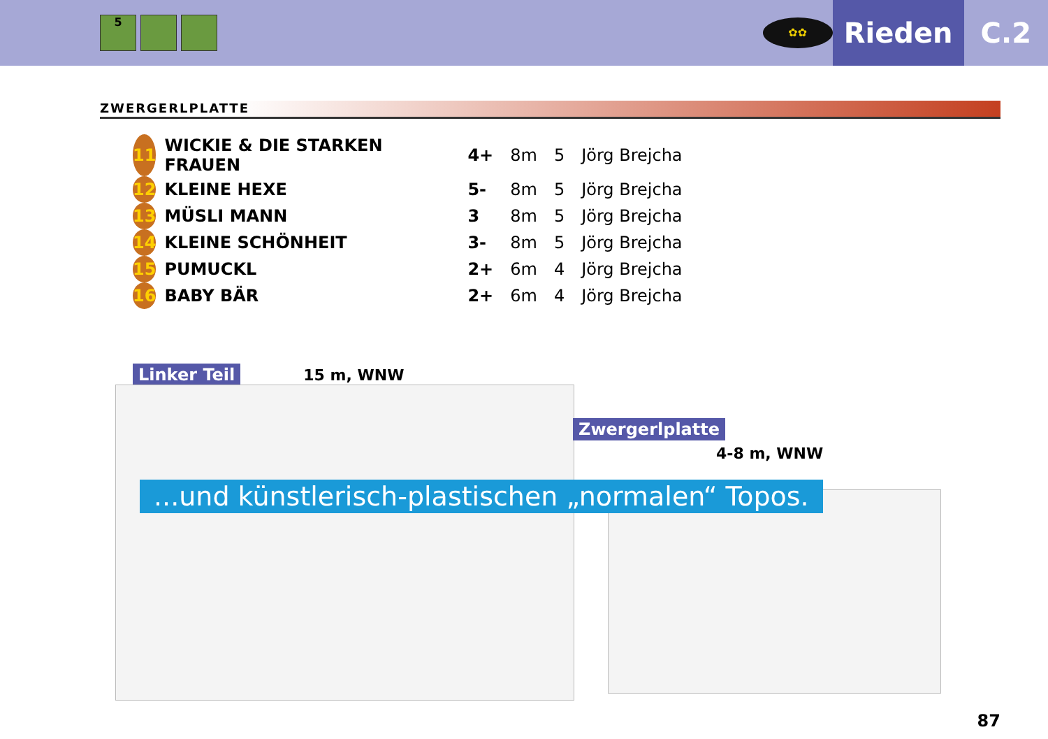5
✿✿
Rieden
C.2
ZWERGERLPLATTE
| 11 | WICKIE & DIE STARKEN FRAUEN | 4+ | 8m | 5 | Jörg Brejcha |
| 12 | KLEINE HEXE | 5- | 8m | 5 | Jörg Brejcha |
| 13 | MÜSLI MANN | 3 | 8m | 5 | Jörg Brejcha |
| 14 | KLEINE SCHÖNHEIT | 3- | 8m | 5 | Jörg Brejcha |
| 15 | PUMUCKL | 2+ | 6m | 4 | Jörg Brejcha |
| 16 | BABY BÄR | 2+ | 6m | 4 | Jörg Brejcha |
Linker Teil 15 m, WNW
Zwergerlplatte
4-8 m, WNW
...und künstlerisch-plastischen „normalen“ Topos.
87